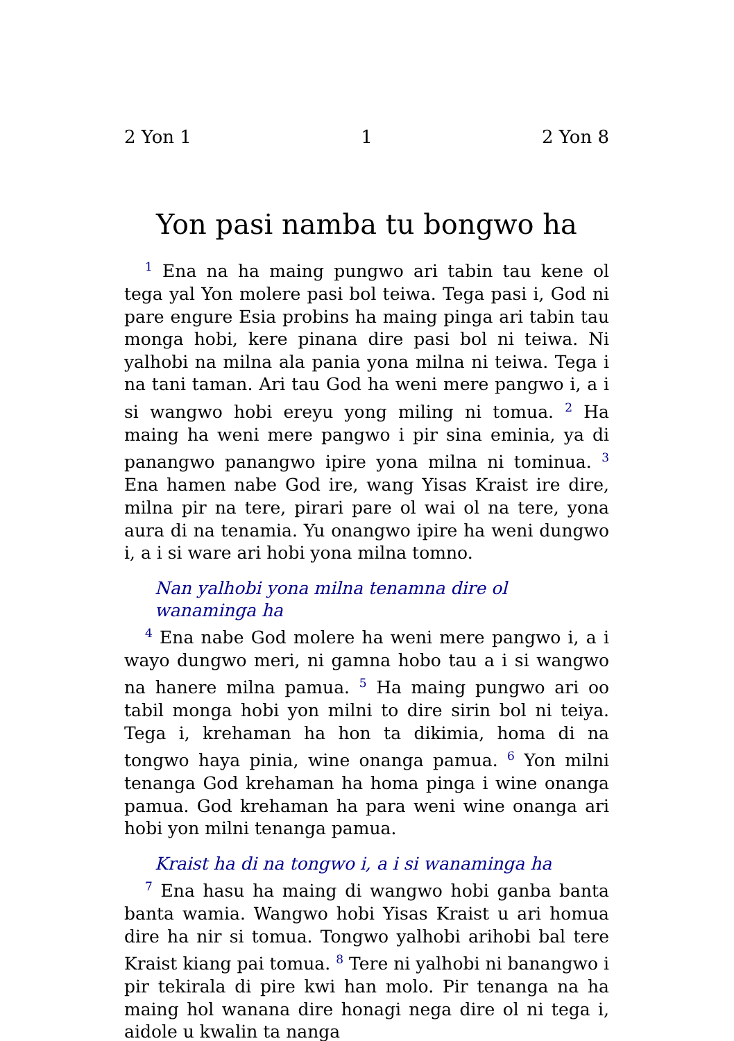2 Yon 1 1 2 Yon 8
Yon pasi namba tu bongwo ha
<sup>1</sup> Ena na ha maing pungwo ari tabin tau kene ol tega yal Yon molere pasi bol teiwa. Tega pasi i, God ni pare engure Esia probins ha maing pinga ari tabin tau monga hobi, kere pinana dire pasi bol ni teiwa. Ni yalhobi na milna ala pania yona milna ni teiwa. Tega i na tani taman. Ari tau God ha weni mere pangwo i, a i si wangwo hobi ereyu yong miling ni tomua. <sup>2</sup> Ha maing ha weni mere pangwo i pir sina eminia, ya di panangwo panangwo ipire yona milna ni tominua. <sup>3</sup> Ena hamen nabe God ire, wang Yisas Kraist ire dire, milna pir na tere, pirari pare ol wai ol na tere, yona aura di na tenamia. Yu onangwo ipire ha weni dungwo i, a i si ware ari hobi yona milna tomno.
Nan yalhobi yona milna tenamna dire ol wanaminga ha
<sup>4</sup> Ena nabe God molere ha weni mere pangwo i, a i wayo dungwo meri, ni gamna hobo tau a i si wangwo na hanere milna pamua. <sup>5</sup> Ha maing pungwo ari oo tabil monga hobi yon milni to dire sirin bol ni teiya. Tega i, krehaman ha hon ta dikimia, homa di na tongwo haya pinia, wine onanga pamua. <sup>6</sup> Yon milni tenanga God krehaman ha homa pinga i wine onanga pamua. God krehaman ha para weni wine onanga ari hobi yon milni tenanga pamua.
Kraist ha di na tongwo i, a i si wanaminga ha
<sup>7</sup> Ena hasu ha maing di wangwo hobi ganba banta banta wamia. Wangwo hobi Yisas Kraist u ari homua dire ha nir si tomua. Tongwo yalhobi arihobi bal tere Kraist kiang pai tomua. <sup>8</sup> Tere ni yalhobi ni banangwo i pir tekirala di pire kwi han molo. Pir tenanga na ha maing hol wanana dire honagi nega dire ol ni tega i, aidole u kwalin ta nanga